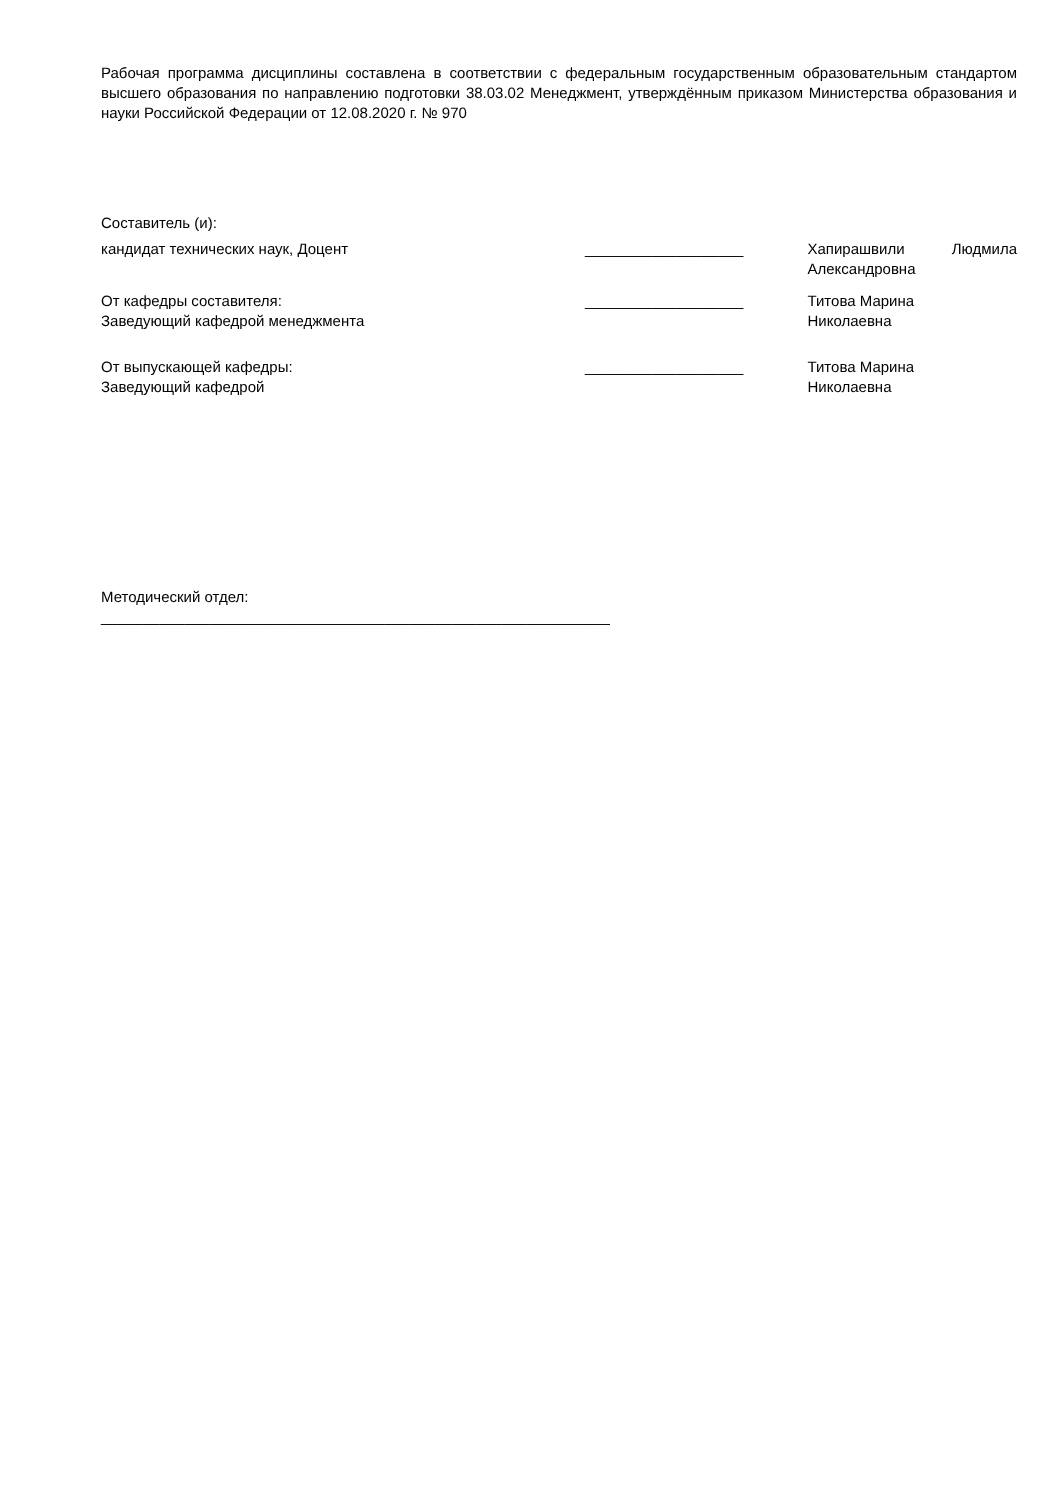Рабочая программа дисциплины составлена в соответствии с федеральным государственным образовательным стандартом высшего образования по направлению подготовки 38.03.02 Менеджмент, утверждённым приказом Министерства образования и науки Российской Федерации от 12.08.2020 г. № 970
Составитель (и):
кандидат технических наук, Доцент ___________________ Хапирашвили Людмила Александровна
От кафедры составителя:
Заведующий кафедрой менеджмента
___________________ Титова Марина
Николаевна
От выпускающей кафедры:
Заведующий кафедрой
___________________ Титова Марина
Николаевна
Методический отдел:
_____________________________________________________________